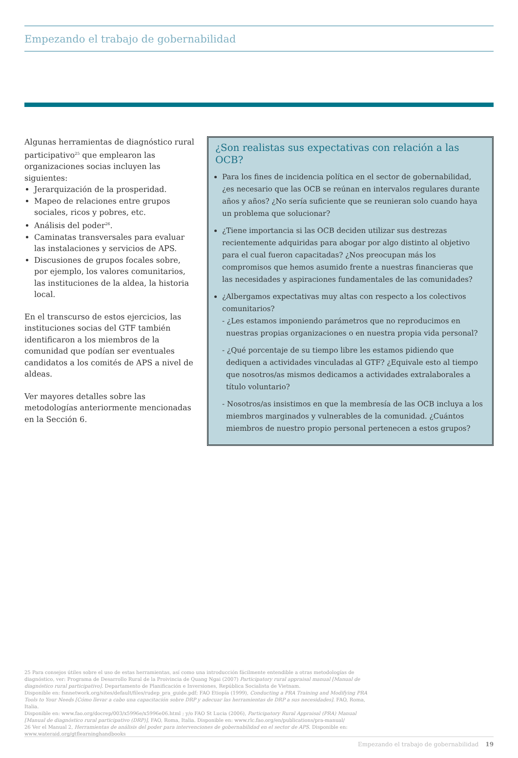Empezando el trabajo de gobernabilidad
Algunas herramientas de diagnóstico rural participativo<sup>25</sup> que emplearon las organizaciones socias incluyen las siguientes:
Jerarquización de la prosperidad.
Mapeo de relaciones entre grupos sociales, ricos y pobres, etc.
Análisis del poder<sup>26</sup>.
Caminatas transversales para evaluar las instalaciones y servicios de APS.
Discusiones de grupos focales sobre, por ejemplo, los valores comunitarios, las instituciones de la aldea, la historia local.
En el transcurso de estos ejercicios, las instituciones socias del GTF también identificaron a los miembros de la comunidad que podían ser eventuales candidatos a los comités de APS a nivel de aldeas.
Ver mayores detalles sobre las metodologías anteriormente mencionadas en la Sección 6.
¿Son realistas sus expectativas con relación a las OCB?
Para los fines de incidencia política en el sector de gobernabilidad, ¿es necesario que las OCB se reúnan en intervalos regulares durante años y años? ¿No sería suficiente que se reunieran solo cuando haya un problema que solucionar?
¿Tiene importancia si las OCB deciden utilizar sus destrezas recientemente adquiridas para abogar por algo distinto al objetivo para el cual fueron capacitadas? ¿Nos preocupan más los compromisos que hemos asumido frente a nuestras financieras que las necesidades y aspiraciones fundamentales de las comunidades?
¿Albergamos expectativas muy altas con respecto a los colectivos comunitarios?
- ¿Les estamos imponiendo parámetros que no reproducimos en nuestras propias organizaciones o en nuestra propia vida personal?
- ¿Qué porcentaje de su tiempo libre les estamos pidiendo que dediquen a actividades vinculadas al GTF? ¿Equivale esto al tiempo que nosotros/as mismos dedicamos a actividades extralaborales a título voluntario?
- Nosotros/as insistimos en que la membresía de las OCB incluya a los miembros marginados y vulnerables de la comunidad. ¿Cuántos miembros de nuestro propio personal pertenecen a estos grupos?
25 Para consejos útiles sobre el uso de estas herramientas, así como una introducción fácilmente entendible a otras metodologías de diagnóstico, ver: Programa de Desarrollo Rural de la Proivincia de Quang Ngai (2007) Participatory rural appraisal manual [Manual de diagnóstico rural participativo]. Departamento de Planificación e Inversiones, República Socialista de Vietnam.
Disponible en: fsnnetwork.org/sites/default/files/rudep_pra_guide.pdf; FAO Etiopía (1999), Conducting a PRA Training and Modifying PRA Tools to Your Needs [Cómo llevar a cabo una capacitación sobre DRP y adecuar las herramientas de DRP a sus necesidades]. FAO, Roma, Italia.
Disponible en: www.fao.org/docrep/003/x5996e/x5996e06.html ; y/o FAO St Lucia (2006), Participatory Rural Appraisal (PRA) Manual [Manual de diagnóstico rural participativo (DRP)], FAO, Roma, Italia. Disponible en: www.rlc.fao.org/en/publications/pra-manual/
26 Ver el Manual 2, Herramientas de análisis del poder para intervenciones de gobernabilidad en el sector de APS. Disponible en: www.wateraid.org/gtflearninghandbooks
Empezando el trabajo de gobernabilidad 19